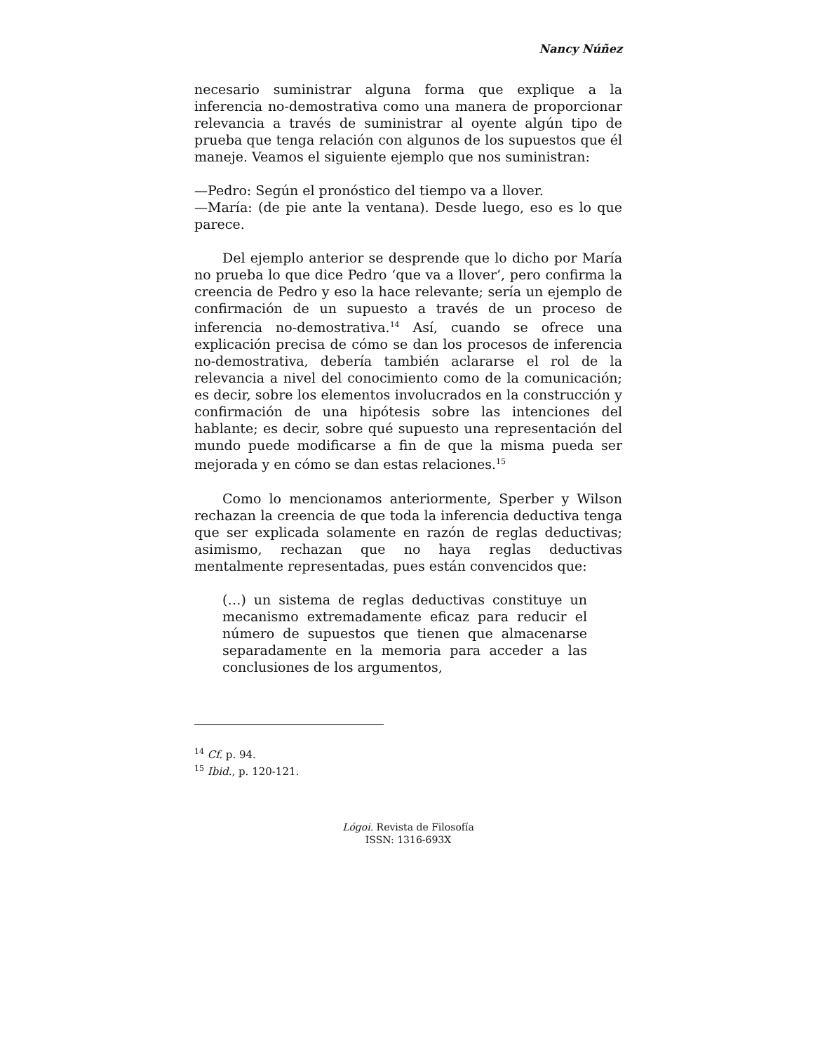Nancy Núñez
necesario suministrar alguna forma que explique a la inferencia no-demostrativa como una manera de proporcionar relevancia a través de suministrar al oyente algún tipo de prueba que tenga relación con algunos de los supuestos que él maneje. Veamos el siguiente ejemplo que nos suministran:
—Pedro: Según el pronóstico del tiempo va a llover.
—María: (de pie ante la ventana). Desde luego, eso es lo que parece.
Del ejemplo anterior se desprende que lo dicho por María no prueba lo que dice Pedro ‘que va a llover’, pero confirma la creencia de Pedro y eso la hace relevante; sería un ejemplo de confirmación de un supuesto a través de un proceso de inferencia no-demostrativa.<sup>14</sup> Así, cuando se ofrece una explicación precisa de cómo se dan los procesos de inferencia no-demostrativa, debería también aclararse el rol de la relevancia a nivel del conocimiento como de la comunicación; es decir, sobre los elementos involucrados en la construcción y confirmación de una hipótesis sobre las intenciones del hablante; es decir, sobre qué supuesto una representación del mundo puede modificarse a fin de que la misma pueda ser mejorada y en cómo se dan estas relaciones.<sup>15</sup>
Como lo mencionamos anteriormente, Sperber y Wilson rechazan la creencia de que toda la inferencia deductiva tenga que ser explicada solamente en razón de reglas deductivas; asimismo, rechazan que no haya reglas deductivas mentalmente representadas, pues están convencidos que:
(…) un sistema de reglas deductivas constituye un mecanismo extremadamente eficaz para reducir el número de supuestos que tienen que almacenarse separadamente en la memoria para acceder a las conclusiones de los argumentos,
<sup>14</sup> Cf. p. 94.
<sup>15</sup> Ibid., p. 120-121.
Lógoi. Revista de Filosofía
ISSN: 1316-693X